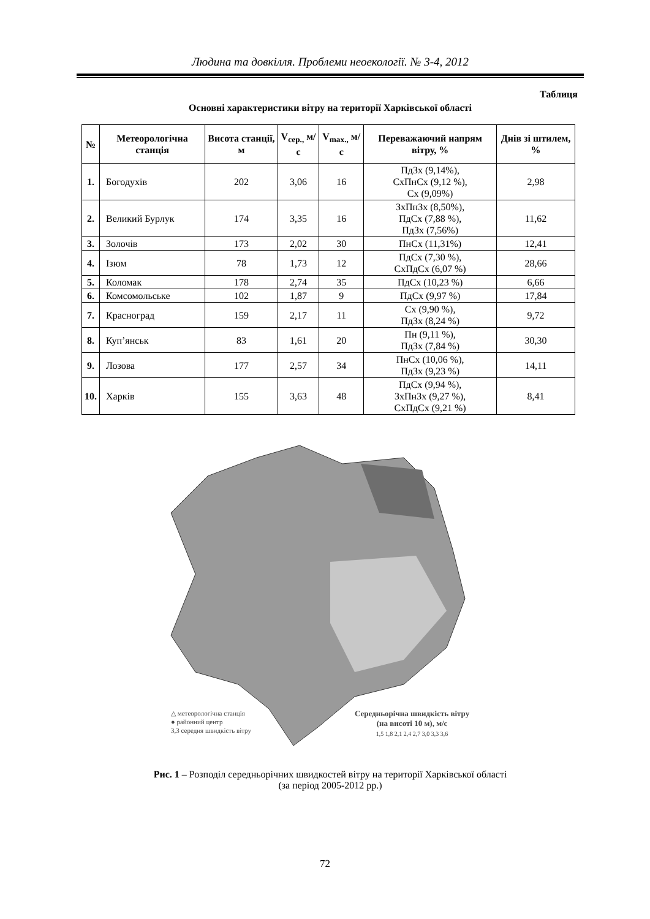Людина та довкілля. Проблеми неоекології. № 3-4, 2012
Таблиця
Основні характеристики вітру на території Харківської області
| № | Метеорологічна станція | Висота станції, м | V<sub>сер.,</sub> м/с | V<sub>max.,</sub> м/с | Переважаючий напрям вітру, % | Днів зі штилем, % |
| --- | --- | --- | --- | --- | --- | --- |
| 1. | Богодухів | 202 | 3,06 | 16 | ПдЗх (9,14%), СхПнСх (9,12 %), Сх (9,09%) | 2,98 |
| 2. | Великий Бурлук | 174 | 3,35 | 16 | ЗхПнЗх (8,50%), ПдСх (7,88 %), ПдЗх (7,56%) | 11,62 |
| 3. | Золочів | 173 | 2,02 | 30 | ПнСх (11,31%) | 12,41 |
| 4. | Ізюм | 78 | 1,73 | 12 | ПдСх (7,30 %), СхПдСх (6,07 %) | 28,66 |
| 5. | Коломак | 178 | 2,74 | 35 | ПдСх (10,23 %) | 6,66 |
| 6. | Комсомольське | 102 | 1,87 | 9 | ПдСх (9,97 %) | 17,84 |
| 7. | Красноград | 159 | 2,17 | 11 | Сх (9,90 %), ПдЗх (8,24 %) | 9,72 |
| 8. | Куп’янськ | 83 | 1,61 | 20 | Пн (9,11 %), ПдЗх (7,84 %) | 30,30 |
| 9. | Лозова | 177 | 2,57 | 34 | ПнСх (10,06 %), ПдЗх (9,23 %) | 14,11 |
| 10. | Харків | 155 | 3,63 | 48 | ПдСх (9,94 %), ЗхПнЗх (9,27 %), СхПдСх (9,21 %) | 8,41 |
△ метеорологічна станція
● районний центр
3,3 середня швидкість вітру
Середньорічна швидкість вітру
(на висоті 10 м), м/с
1,5 1,8 2,1 2,4 2,7 3,0 3,3 3,6
Рис. 1 – Розподіл середньорічних швидкостей вітру на території Харківської області
(за період 2005-2012 рр.)
72